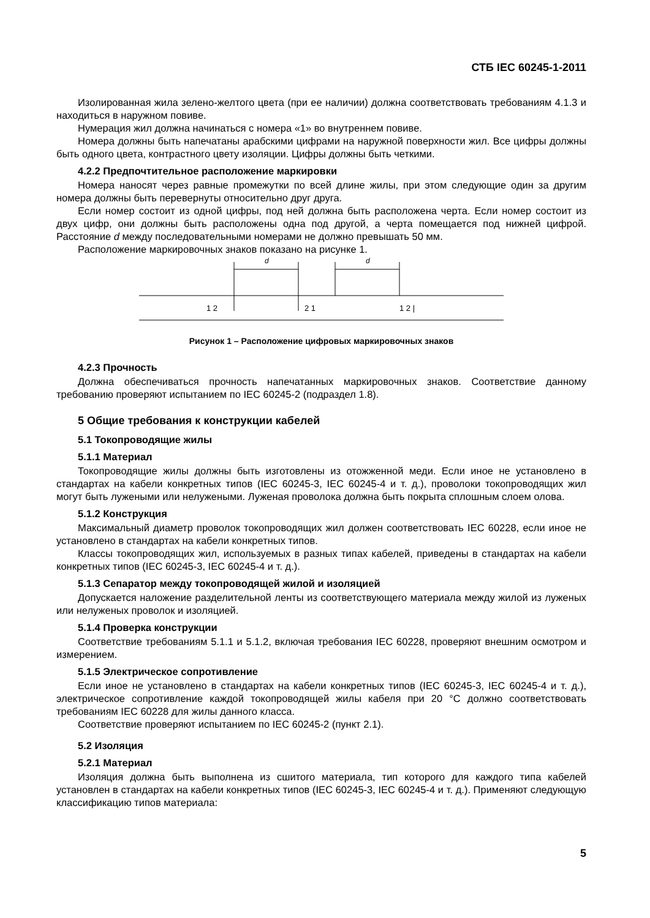СТБ IEC 60245-1-2011
Изолированная жила зелено-желтого цвета (при ее наличии) должна соответствовать требованиям 4.1.3 и находиться в наружном повиве.
Нумерация жил должна начинаться с номера «1» во внутреннем повиве.
Номера должны быть напечатаны арабскими цифрами на наружной поверхности жил. Все цифры должны быть одного цвета, контрастного цвету изоляции. Цифры должны быть четкими.
4.2.2 Предпочтительное расположение маркировки
Номера наносят через равные промежутки по всей длине жилы, при этом следующие один за другим номера должны быть перевернуты относительно друг друга.
Если номер состоит из одной цифры, под ней должна быть расположена черта. Если номер состоит из двух цифр, они должны быть расположены одна под другой, а черта помещается под нижней цифрой. Расстояние d между последовательными номерами не должно превышать 50 мм.
Расположение маркировочных знаков показано на рисунке 1.
d
d
1 2
2 1
1 2 |
Рисунок 1 – Расположение цифровых маркировочных знаков
4.2.3 Прочность
Должна обеспечиваться прочность напечатанных маркировочных знаков. Соответствие данному требованию проверяют испытанием по IEC 60245-2 (подраздел 1.8).
5 Общие требования к конструкции кабелей
5.1 Токопроводящие жилы
5.1.1 Материал
Токопроводящие жилы должны быть изготовлены из отожженной меди. Если иное не установлено в стандартах на кабели конкретных типов (IEC 60245-3, IEC 60245-4 и т. д.), проволоки токопроводящих жил могут быть лужеными или нелужеными. Луженая проволока должна быть покрыта сплошным слоем олова.
5.1.2 Конструкция
Максимальный диаметр проволок токопроводящих жил должен соответствовать IEC 60228, если иное не установлено в стандартах на кабели конкретных типов.
Классы токопроводящих жил, используемых в разных типах кабелей, приведены в стандартах на кабели конкретных типов (IEC 60245-3, IEC 60245-4 и т. д.).
5.1.3 Сепаратор между токопроводящей жилой и изоляцией
Допускается наложение разделительной ленты из соответствующего материала между жилой из луженых или нелуженых проволок и изоляцией.
5.1.4 Проверка конструкции
Соответствие требованиям 5.1.1 и 5.1.2, включая требования IEC 60228, проверяют внешним осмотром и измерением.
5.1.5 Электрическое сопротивление
Если иное не установлено в стандартах на кабели конкретных типов (IEC 60245-3, IEC 60245-4 и т. д.), электрическое сопротивление каждой токопроводящей жилы кабеля при 20 °С должно соответствовать требованиям IEC 60228 для жилы данного класса.
Соответствие проверяют испытанием по IEC 60245-2 (пункт 2.1).
5.2 Изоляция
5.2.1 Материал
Изоляция должна быть выполнена из сшитого материала, тип которого для каждого типа кабелей установлен в стандартах на кабели конкретных типов (IEC 60245-3, IEC 60245-4 и т. д.). Применяют следующую классификацию типов материала:
5